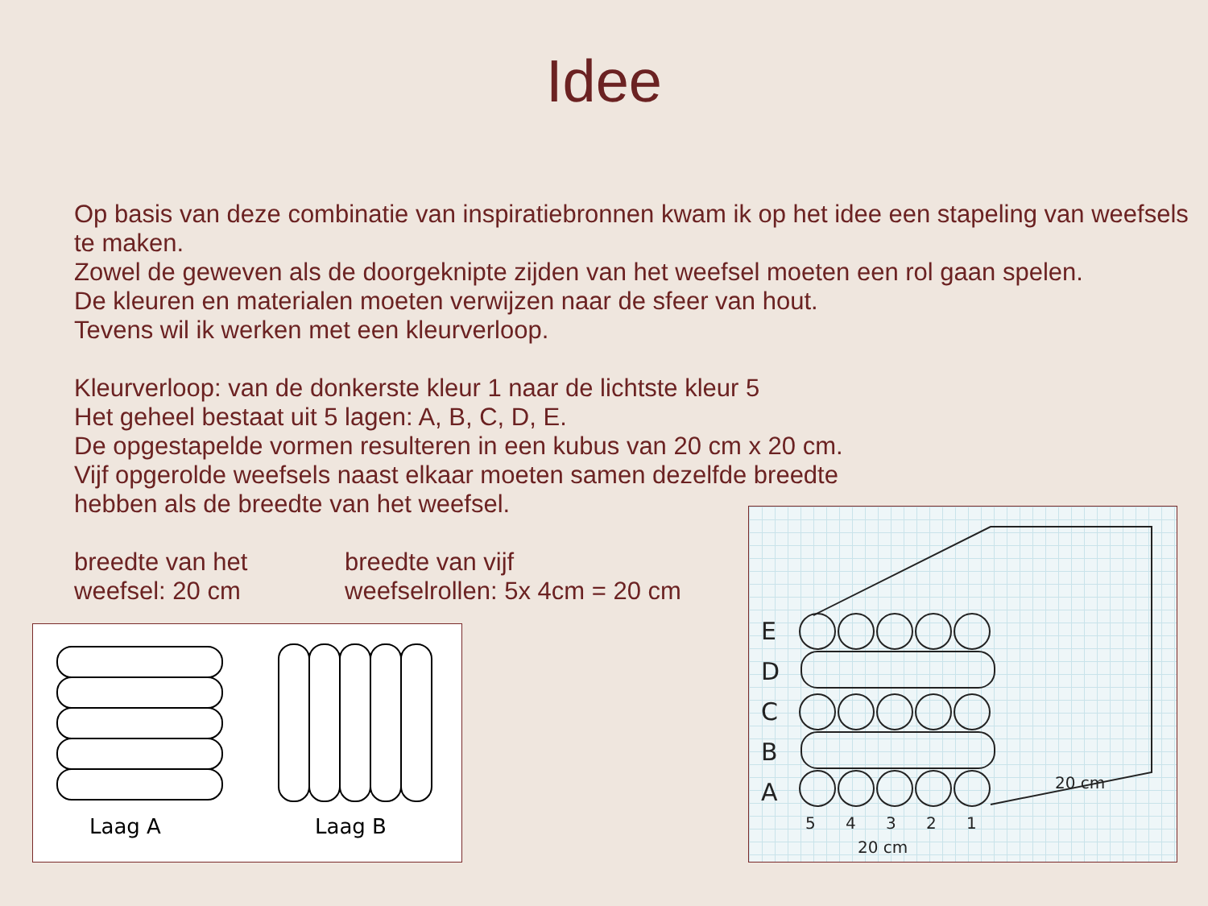Idee
Op basis van deze combinatie van inspiratiebronnen kwam ik op het idee een stapeling van weefsels te maken.
Zowel de geweven als de doorgeknipte zijden van het weefsel moeten een rol gaan spelen.
De kleuren en materialen moeten verwijzen naar de sfeer van hout.
Tevens wil ik werken met een kleurverloop.
Kleurverloop: van de donkerste kleur 1 naar de lichtste kleur 5
Het geheel bestaat uit 5 lagen: A, B, C, D, E.
De opgestapelde vormen resulteren in een kubus van 20 cm x 20 cm.
Vijf opgerolde weefsels naast elkaar moeten samen dezelfde breedte
hebben als de breedte van het weefsel.
breedte van het
weefsel: 20 cm
breedte van vijf
weefselrollen: 5x 4cm = 20 cm
Laag A
Laag B
E
D
C
B
A
5
4
3
2
1
20 cm
20 cm